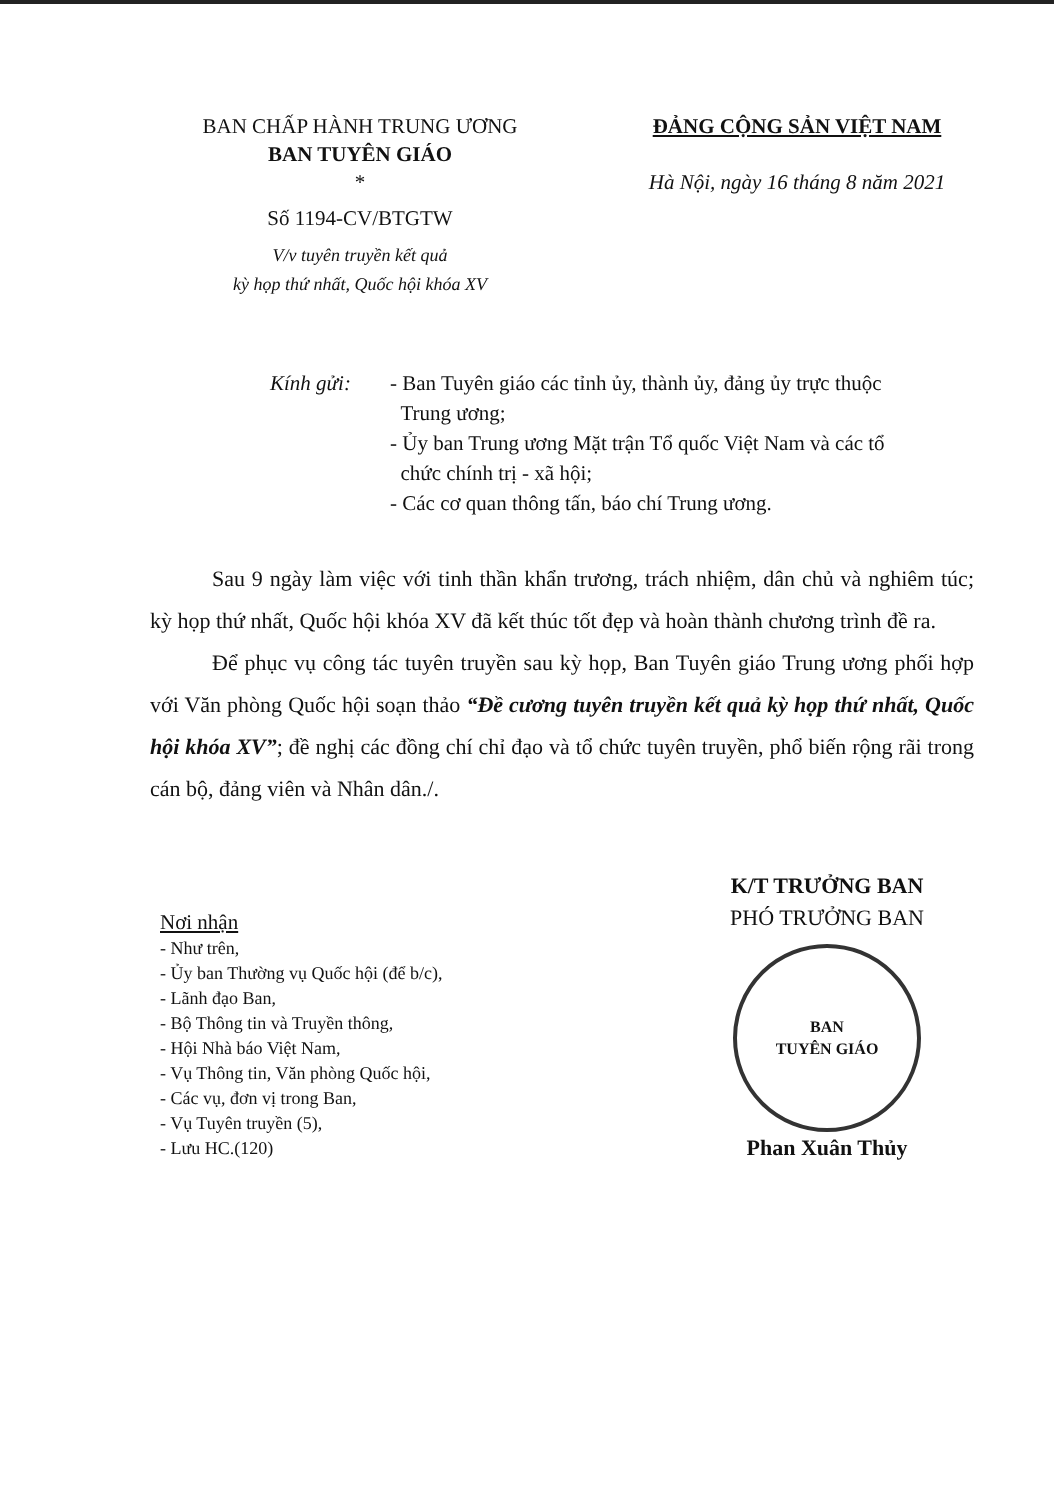BAN CHẤP HÀNH TRUNG ƯƠNG
BAN TUYÊN GIÁO
*
Số 1194-CV/BTGTW
V/v tuyên truyền kết quả
kỳ họp thứ nhất, Quốc hội khóa XV
ĐẢNG CỘNG SẢN VIỆT NAM
Hà Nội, ngày 16 tháng 8 năm 2021
Kính gửi: - Ban Tuyên giáo các tỉnh ủy, thành ủy, đảng ủy trực thuộc
Trung ương;
- Ủy ban Trung ương Mặt trận Tổ quốc Việt Nam và các tổ
chức chính trị - xã hội;
- Các cơ quan thông tấn, báo chí Trung ương.
Sau 9 ngày làm việc với tinh thần khẩn trương, trách nhiệm, dân chủ và nghiêm túc; kỳ họp thứ nhất, Quốc hội khóa XV đã kết thúc tốt đẹp và hoàn thành chương trình đề ra.
Để phục vụ công tác tuyên truyền sau kỳ họp, Ban Tuyên giáo Trung ương phối hợp với Văn phòng Quốc hội soạn thảo “Đề cương tuyên truyền kết quả kỳ họp thứ nhất, Quốc hội khóa XV”; đề nghị các đồng chí chỉ đạo và tổ chức tuyên truyền, phổ biến rộng rãi trong cán bộ, đảng viên và Nhân dân./.
Nơi nhận
- Như trên,
- Ủy ban Thường vụ Quốc hội (để b/c),
- Lãnh đạo Ban,
- Bộ Thông tin và Truyền thông,
- Hội Nhà báo Việt Nam,
- Vụ Thông tin, Văn phòng Quốc hội,
- Các vụ, đơn vị trong Ban,
- Vụ Tuyên truyền (5),
- Lưu HC.(120)
K/T TRƯỞNG BAN
PHÓ TRƯỞNG BAN
BAN
TUYÊN GIÁO
Phan Xuân Thủy